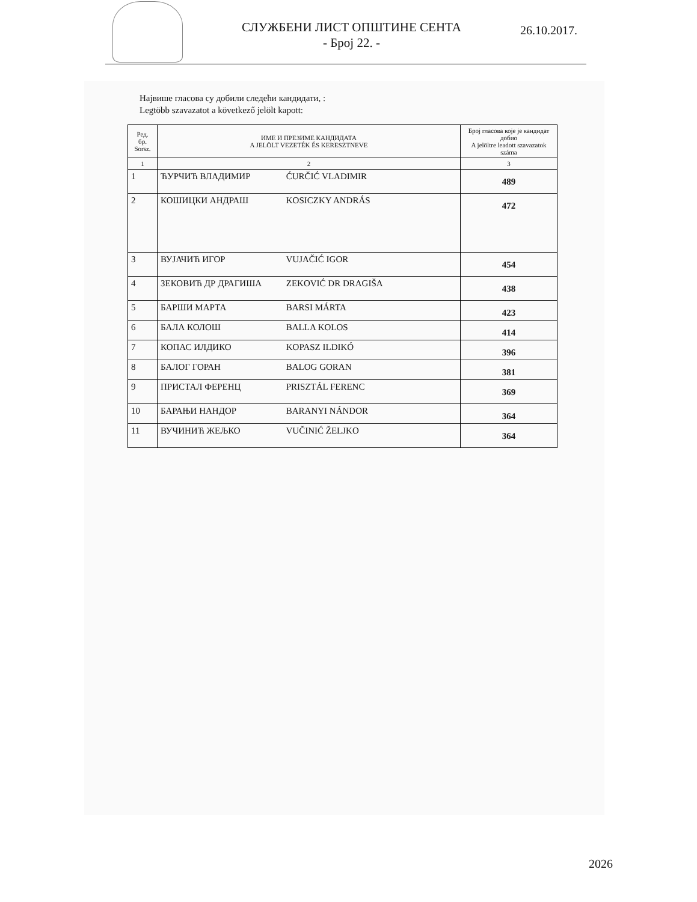СЛУЖБЕНИ ЛИСТ ОПШТИНЕ СЕНТА
- Број 22. -
26.10.2017.
Највише гласова су добили следећи кандидати, :
Legtöbb szavazatot a következő jelölt kapott:
| Ред. бр. Sorsz. | ИМЕ И ПРЕЗИМЕ КАНДИДАТА A JELÖLT VEZETÉK ÉS KERESZTNEVE | Број гласова које је кандидат добио A jelöltre leadott szavazatok száma |
| --- | --- | --- |
| 1 | 2 | 3 |
| 1 | ЋУРЧИЋ ВЛАДИМИР ĆURČIĆ VLADIMIR | 489 |
| 2 | КОШИЦКИ АНДРАШ KOSICZKY ANDRÁS | 472 |
| 3 | ВУЈАЧИЋ ИГОР VUJAČIĆ IGOR | 454 |
| 4 | ЗЕКОВИЋ ДР ДРАГИША ZEKOVIĆ DR DRAGIŠA | 438 |
| 5 | БАРШИ МАРТА BARSI MÁRTA | 423 |
| 6 | БАЛА КОЛОШ BALLA KOLOS | 414 |
| 7 | КОПАС ИЛДИКО KOPASZ ILDIKÓ | 396 |
| 8 | БАЛОГ ГОРАН BALOG GORAN | 381 |
| 9 | ПРИСТАЛ ФЕРЕНЦ PRISZTÁL FERENC | 369 |
| 10 | БАРАЊИ НАНДОР BARANYI NÁNDOR | 364 |
| 11 | ВУЧИНИЋ ЖЕЉКО VUČINIĆ ŽELJKO | 364 |
2026